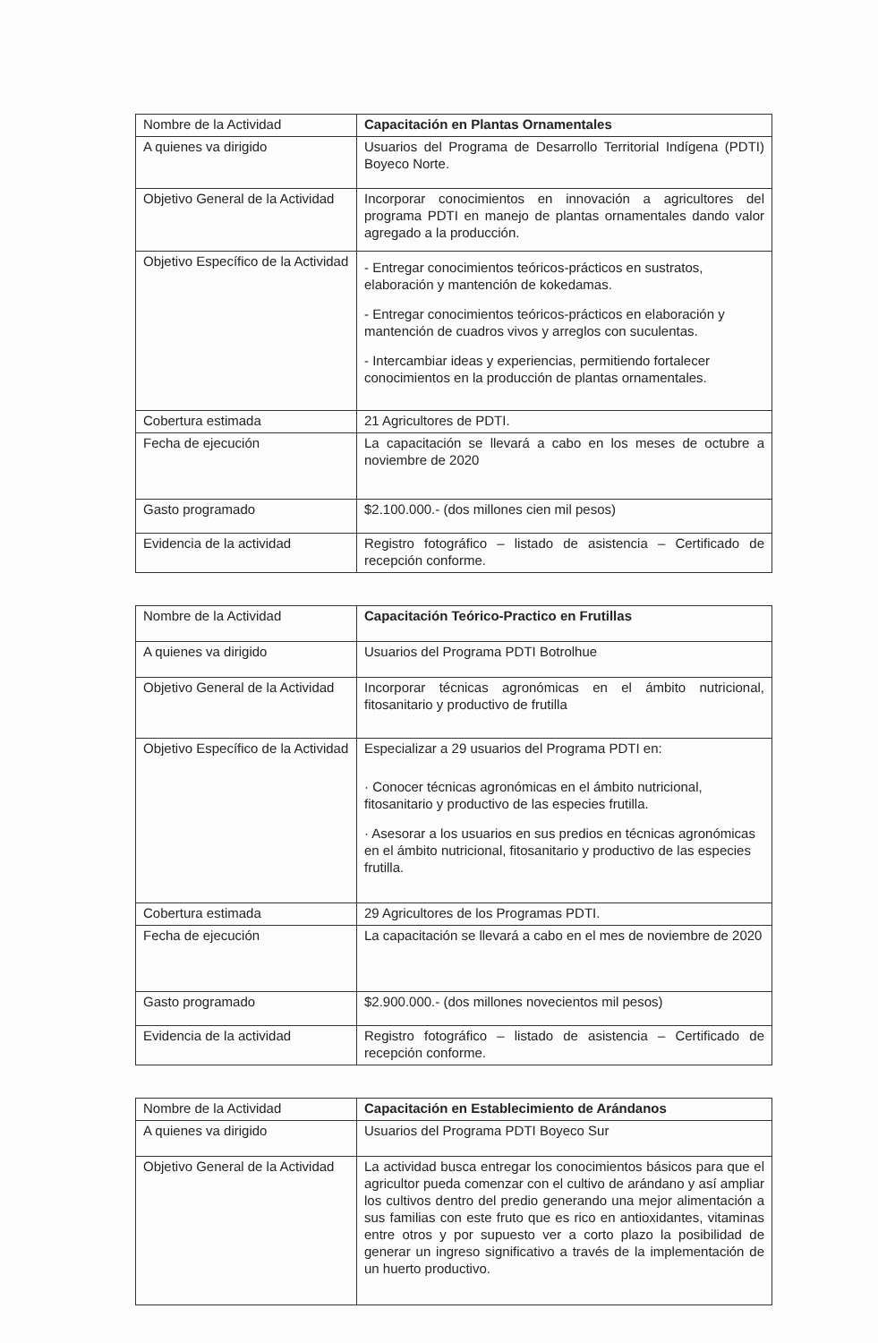| Nombre de la Actividad | Capacitación en Plantas Ornamentales |
| A quienes va dirigido | Usuarios del Programa de Desarrollo Territorial Indígena (PDTI) Boyeco Norte. |
| Objetivo General de la Actividad | Incorporar conocimientos en innovación a agricultores del programa PDTI en manejo de plantas ornamentales dando valor agregado a la producción. |
| Objetivo Específico de la Actividad | - Entregar conocimientos teóricos-prácticos en sustratos, elaboración y mantención de kokedamas. - Entregar conocimientos teóricos-prácticos en elaboración y mantención de cuadros vivos y arreglos con suculentas. - Intercambiar ideas y experiencias, permitiendo fortalecer conocimientos en la producción de plantas ornamentales. |
| Cobertura estimada | 21 Agricultores de PDTI. |
| Fecha de ejecución | La capacitación se llevará a cabo en los meses de octubre a noviembre de 2020 |
| Gasto programado | $2.100.000.- (dos millones cien mil pesos) |
| Evidencia de la actividad | Registro fotográfico – listado de asistencia – Certificado de recepción conforme. |
| Nombre de la Actividad | Capacitación Teórico-Practico en Frutillas |
| A quienes va dirigido | Usuarios del Programa PDTI Botrolhue |
| Objetivo General de la Actividad | Incorporar técnicas agronómicas en el ámbito nutricional, fitosanitario y productivo de frutilla |
| Objetivo Específico de la Actividad | Especializar a 29 usuarios del Programa PDTI en: · Conocer técnicas agronómicas en el ámbito nutricional, fitosanitario y productivo de las especies frutilla. · Asesorar a los usuarios en sus predios en técnicas agronómicas en el ámbito nutricional, fitosanitario y productivo de las especies frutilla. |
| Cobertura estimada | 29 Agricultores de los Programas PDTI. |
| Fecha de ejecución | La capacitación se llevará a cabo en el mes de noviembre de 2020 |
| Gasto programado | $2.900.000.- (dos millones novecientos mil pesos) |
| Evidencia de la actividad | Registro fotográfico – listado de asistencia – Certificado de recepción conforme. |
| Nombre de la Actividad | Capacitación en Establecimiento de Arándanos |
| A quienes va dirigido | Usuarios del Programa PDTI Boyeco Sur |
| Objetivo General de la Actividad | La actividad busca entregar los conocimientos básicos para que el agricultor pueda comenzar con el cultivo de arándano y así ampliar los cultivos dentro del predio generando una mejor alimentación a sus familias con este fruto que es rico en antioxidantes, vitaminas entre otros y por supuesto ver a corto plazo la posibilidad de generar un ingreso significativo a través de la implementación de un huerto productivo. |